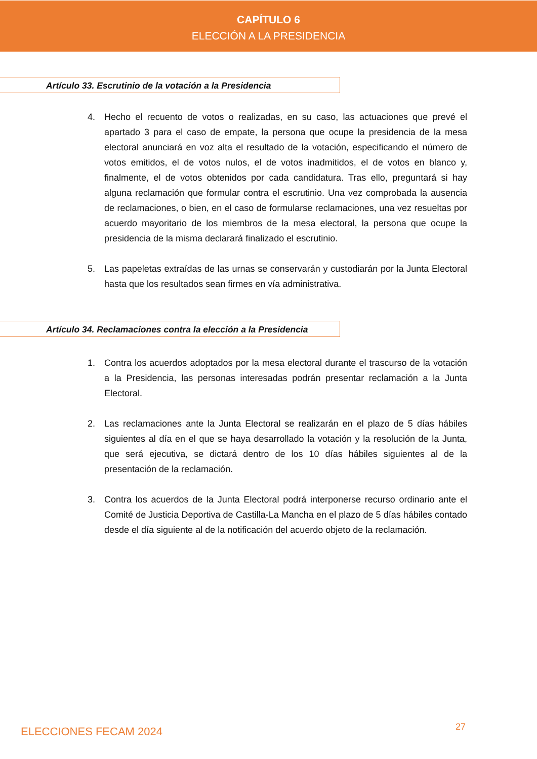CAPÍTULO 6
ELECCIÓN A LA PRESIDENCIA
Artículo 33. Escrutinio de la votación a la Presidencia
4. Hecho el recuento de votos o realizadas, en su caso, las actuaciones que prevé el apartado 3 para el caso de empate, la persona que ocupe la presidencia de la mesa electoral anunciará en voz alta el resultado de la votación, especificando el número de votos emitidos, el de votos nulos, el de votos inadmitidos, el de votos en blanco y, finalmente, el de votos obtenidos por cada candidatura. Tras ello, preguntará si hay alguna reclamación que formular contra el escrutinio. Una vez comprobada la ausencia de reclamaciones, o bien, en el caso de formularse reclamaciones, una vez resueltas por acuerdo mayoritario de los miembros de la mesa electoral, la persona que ocupe la presidencia de la misma declarará finalizado el escrutinio.
5. Las papeletas extraídas de las urnas se conservarán y custodiarán por la Junta Electoral hasta que los resultados sean firmes en vía administrativa.
Artículo 34. Reclamaciones contra la elección a la Presidencia
1. Contra los acuerdos adoptados por la mesa electoral durante el trascurso de la votación a la Presidencia, las personas interesadas podrán presentar reclamación a la Junta Electoral.
2. Las reclamaciones ante la Junta Electoral se realizarán en el plazo de 5 días hábiles siguientes al día en el que se haya desarrollado la votación y la resolución de la Junta, que será ejecutiva, se dictará dentro de los 10 días hábiles siguientes al de la presentación de la reclamación.
3. Contra los acuerdos de la Junta Electoral podrá interponerse recurso ordinario ante el Comité de Justicia Deportiva de Castilla-La Mancha en el plazo de 5 días hábiles contado desde el día siguiente al de la notificación del acuerdo objeto de la reclamación.
ELECCIONES FECAM 2024 27